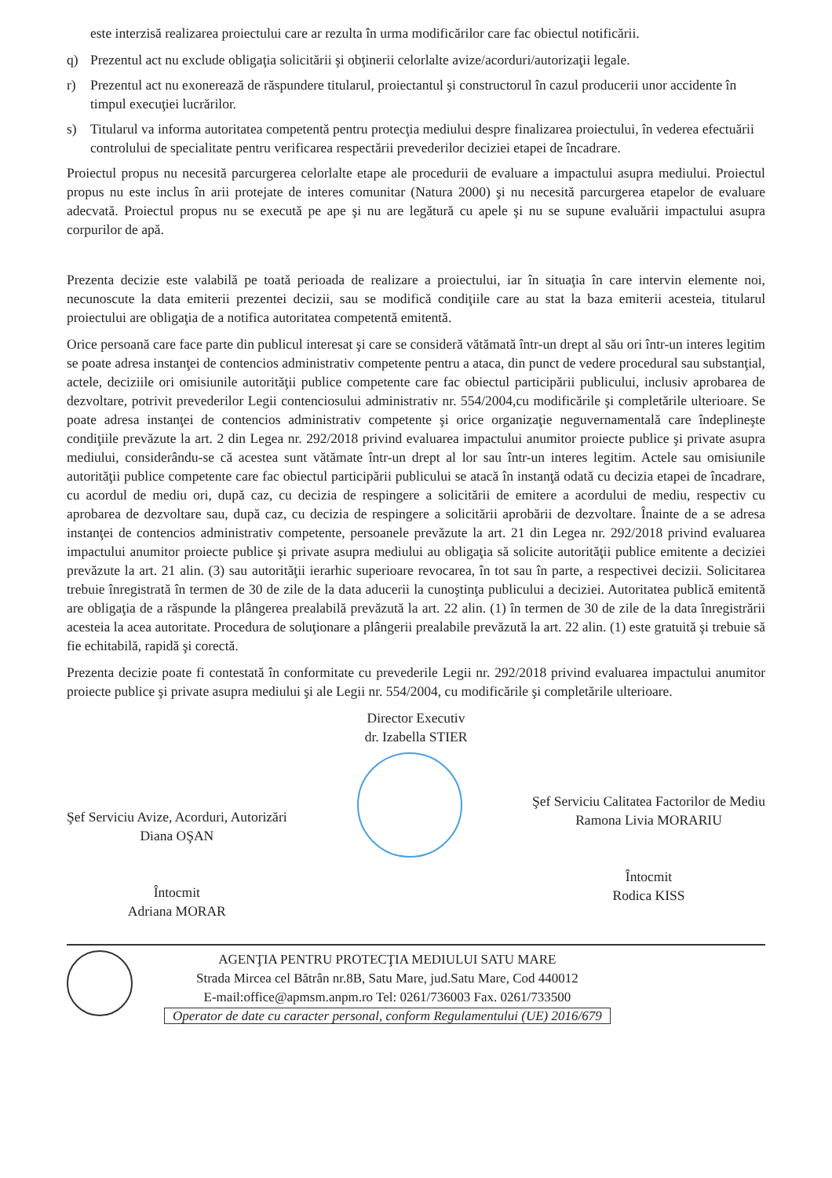este interzisă realizarea proiectului care ar rezulta în urma modificărilor care fac obiectul notificării.
q) Prezentul act nu exclude obligaţia solicitării şi obţinerii celorlalte avize/acorduri/autorizaţii legale.
r) Prezentul act nu exonerează de răspundere titularul, proiectantul şi constructorul în cazul producerii unor accidente în timpul execuţiei lucrărilor.
s) Titularul va informa autoritatea competentă pentru protecţia mediului despre finalizarea proiectului, în vederea efectuării controlului de specialitate pentru verificarea respectării prevederilor deciziei etapei de încadrare.
Proiectul propus nu necesită parcurgerea celorlalte etape ale procedurii de evaluare a impactului asupra mediului. Proiectul propus nu este inclus în arii protejate de interes comunitar (Natura 2000) şi nu necesită parcurgerea etapelor de evaluare adecvată. Proiectul propus nu se execută pe ape şi nu are legătură cu apele şi nu se supune evaluării impactului asupra corpurilor de apă.
Prezenta decizie este valabilă pe toată perioada de realizare a proiectului, iar în situaţia în care intervin elemente noi, necunoscute la data emiterii prezentei decizii, sau se modifică condiţiile care au stat la baza emiterii acesteia, titularul proiectului are obligaţia de a notifica autoritatea competentă emitentă.
Orice persoană care face parte din publicul interesat şi care se consideră vătămată într-un drept al său ori într-un interes legitim se poate adresa instanţei de contencios administrativ competente pentru a ataca, din punct de vedere procedural sau substanţial, actele, deciziile ori omisiunile autorităţii publice competente care fac obiectul participării publicului, inclusiv aprobarea de dezvoltare, potrivit prevederilor Legii contenciosului administrativ nr. 554/2004,cu modificările şi completările ulterioare. Se poate adresa instanţei de contencios administrativ competente şi orice organizaţie neguvernamentală care îndeplineşte condiţiile prevăzute la art. 2 din Legea nr. 292/2018 privind evaluarea impactului anumitor proiecte publice şi private asupra mediului, considerându-se că acestea sunt vătămate într-un drept al lor sau într-un interes legitim. Actele sau omisiunile autorităţii publice competente care fac obiectul participării publicului se atacă în instanţă odată cu decizia etapei de încadrare, cu acordul de mediu ori, după caz, cu decizia de respingere a solicitării de emitere a acordului de mediu, respectiv cu aprobarea de dezvoltare sau, după caz, cu decizia de respingere a solicitării aprobării de dezvoltare. Înainte de a se adresa instanţei de contencios administrativ competente, persoanele prevăzute la art. 21 din Legea nr. 292/2018 privind evaluarea impactului anumitor proiecte publice şi private asupra mediului au obligaţia să solicite autorităţii publice emitente a deciziei prevăzute la art. 21 alin. (3) sau autorităţii ierarhic superioare revocarea, în tot sau în parte, a respectivei decizii. Solicitarea trebuie înregistrată în termen de 30 de zile de la data aducerii la cunoştinţa publicului a deciziei. Autoritatea publică emitentă are obligaţia de a răspunde la plângerea prealabilă prevăzută la art. 22 alin. (1) în termen de 30 de zile de la data înregistrării acesteia la acea autoritate. Procedura de soluţionare a plângerii prealabile prevăzută la art. 22 alin. (1) este gratuită şi trebuie să fie echitabilă, rapidă şi corectă.
Prezenta decizie poate fi contestată în conformitate cu prevederile Legii nr. 292/2018 privind evaluarea impactului anumitor proiecte publice şi private asupra mediului şi ale Legii nr. 554/2004, cu modificările şi completările ulterioare.
Director Executiv
dr. Izabella STIER
Şef Serviciu Avize, Acorduri, Autorizări
Diana OŞAN
Întocmit
Adriana MORAR
Şef Serviciu Calitatea Factorilor de Mediu
Ramona Livia MORARIU
Întocmit
Rodica KISS
AGENŢIA PENTRU PROTECŢIA MEDIULUI SATU MARE
Strada Mircea cel Bătrân nr.8B, Satu Mare, jud.Satu Mare, Cod 440012
E-mail:office@apmsm.anpm.ro Tel: 0261/736003 Fax. 0261/733500
Operator de date cu caracter personal, conform Regulamentului (UE) 2016/679